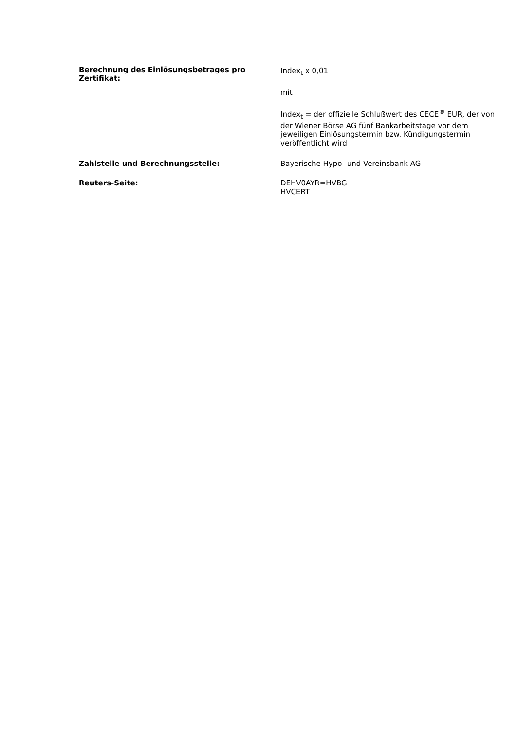Berechnung des Einlösungsbetrages pro Zertifikat:
Index<sub>t</sub> x 0,01
mit
Index<sub>t</sub> = der offizielle Schlußwert des CECE<sup>®</sup> EUR, der von der Wiener Börse AG fünf Bankarbeitstage vor dem jeweiligen Einlösungstermin bzw. Kündigungstermin veröffentlicht wird
Zahlstelle und Berechnungsstelle: Bayerische Hypo- und Vereinsbank AG
Reuters-Seite: DEHV0AYR=HVBG
HVCERT